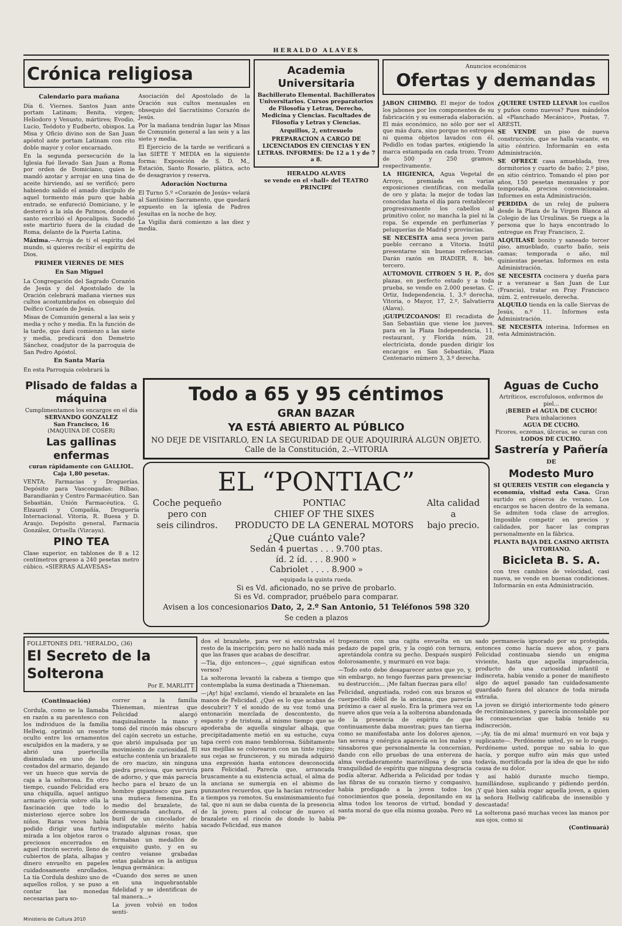HERALDO ALAVES
Crónica religiosa
Calendario para mañana
Día 6. Viernes. Santos Juan ante portam Latinam; Benita, virgen; Heliodoro y Venusto, mártires; Evodio, Lucio, Teódoto y Eudberto, obispos. La Misa y Oficio divino son de San Juan apóstol ante portam Latinam con rito doble mayor y color encarnado.
En la segunda persecución de la Iglesia fué llevado San Juan a Roma por orden de Domiciano, quien le mandó azotar y arrojar en una tina de aceite hirviendo, así se verificó; pero habiendo salido el amado discípulo de aquel tormento más puro que había entrado, se enfureció Domiciano, y le desterró a la isla de Patmos, donde el santo escribió el Apocalipsis. Sucedió este martirio fuera de la ciudad de Roma, delante de la Puerta Latina.
Máxima.—Arroja de tí el espíritu del mundo, si quieres recibir el espíritu de Dios.
PRIMER VIERNES DE MES
En San Miguel
La Congregación del Sagrado Corazón de Jesús y del Apostolado de la Oración celebrará mañana viernes sus cultos acostumbrados en obsequio del Deífico Corazón de Jesús.
Misas de Comunión general a las seis y media y ocho y media. En la función de la tarde, que dará comienzo a las siete y media, predicará don Demetrio Sánchez, coadjutor de la parroquia de San Pedro Apóstol.
En Santa María
En esta Parroquia celebrará la
Asociación del Apostolado de la Oración sus cultos mensuales en obsequio del Sacratísimo Corazón de Jesús.
Por la mañana tendrán lugar las Misas de Comunión general a las seis y a las siete y media.
El Ejercicio de la tarde se verificará a las SIETE Y MEDIA en la siguiente forma: Exposición de S. D. M., Estación, Santo Rosario, plática, acto de desagravios y reserva.
Adoración Nocturna
El Turno 5.º «Corazón de Jesús» velará al Santísimo Sacramento, que quedará expuesto en la iglesia de Padres Jesuítas en la noche de hoy.
La Vigilia dará comienzo a las diez y media.
Academia Universitaria
Bachillerato Elemental. Bachilleratos Universitarios. Cursos preparatorios de Filosofía y Letras, Derecho, Medicina y Ciencias. Facultades de Filosofía y Letras y Ciencias.
Arquillos, 2, entresuelo
PREPARACION A CARGO DE LICENCIADOS EN CIENCIAS Y EN LETRAS. INFORMES: De 12 a 1 y de 7 a 8.
HERALDO ALAVES
se vende en el «hall» del TEATRO PRINCIPE
Anuncios económicos
Ofertas y demandas
JABON CHIMBO. El mejor de todos los jabones por los componentes de su fabricación y su esmerada elaboración. El más económico, no sólo por ser el que más dura, sino porque no estropea ni quema objetos lavados con él. Pedidlo en todas partes, exigiendo la marca estampada en cada trozo. Trozo de 500 y 250 gramos, respectivamente.
LA HIGIENICA, Agua Vegetal de Arroyo, premiada en varias exposiciones científicas, con medalla de oro y plata; la mejor de todas las conocidas hasta el día para restablecer progresivamente los cabellos al primitivo color, no mancha la piel ni la ropa. Se expende en perfumerías y peluquerías de Madrid y provincias.
SE NECESITA ama seca joven para pueblo cercano a Vitoria. Inútil presentarse sin buenas referencias. Darán razón en IRADIER, 8, bis, tercero.
AUTOMOVIL CITROEN 5 H. P., dos plazas, en perfecto estado y a toda prueba, se vende en 2.000 pesetas. C. Ortiz, Independencia, 1, 3.º derecha, Vitoria, o Mayor, 17, 2.º, Salvatierra (Alava).
¡GUIPUZCOANOS! El recadista de San Sebastián que viene los jueves, para en la Plaza Independencia, 11, restaurant, y Florida núm. 28, electricista, donde pueden dirigir los encargos en San Sebastián, Plaza Centenario número 3, 3.º derecha.
¿QUIERE USTED LLEVAR los cuellos y puños como nuevos? Pues mándelos al «Planchado Mecánico», Postas, 7. ARESTI.
SE VENDE un piso de nueva construcción, que se halla vacante, en sitio céntrico. Informarán en esta Administración.
SE OFRECE casa amueblada, tres dormitorios y cuarto de baño; 2.º piso, en sitio céntrico. Tomando el piso por años, 150 pesetas mensuales y por temporada, precios convencionales. Informes en esta Administración.
PERDIDA de un reloj de pulsera desde la Plaza de la Virgen Blanca al Colegio de las Ursulinas. Se ruega a la persona que lo haya encontrado lo entregue en Fray Francisco, 2.
ALQUILASE bonito y saneado tercer piso, amueblado, cuarto baño, seis camas; temporada o año, mil quinientas pesetas. Informes en esta Administración.
SE NECESITA cocinera y dueña para ir a veranear a San Juan de Luz (Francia), tratar en Fray Francisco núm. 2, entresuelo, derecha.
ALQUILO tienda en la calle Siervas de Jesús, n.º 11. Informes esta Administración.
SE NECESITA interina. Informes en esta Administración.
Plisado de faldas a máquina
Cumplimentamos los encargos en el día
SERVANDO GONZALEZ
San Francisco, 16
(MAQUINA DE COSER)
Las gallinas enfermas
curan rápidamente con GALLIOL. Caja 1,80 pesetas.
VENTA: Farmacias y Droguerías. Depósito para Vascongadas: Bilbao, Barandiarán y Centro Farmacéutico. San Sebastián, Unión Farmacéutica. G. Elzaurdi y Compañía, Droguería Internacional. Vitoria, R. Buesa y D. Araujo. Depósito general, Farmacia González, Ortuella (Vizcaya).
PINO TEA
Clase superior, en tablones de 8 a 12 centímetros grueso a 240 pesetas metro cúbico. «SIERRAS ALAVESAS»
Todo a 65 y 95 céntimos
GRAN BAZAR
YA ESTÁ ABIERTO AL PÚBLICO
NO DEJE DE VISITARLO, EN LA SEGURIDAD DE QUE ADQUIRIRÁ ALGÚN OBJETO.
Calle de la Constitución, 2.--VITORIA
EL “PONTIAC”
Coche pequeño
pero con
seis cilindros.
PONTIAC
CHIEF OF THE SIXES
PRODUCTO DE LA GENERAL MOTORS
Alta calidad
a
bajo precio.
¿Que cuánto vale?
Sedán 4 puertas . . . 9.700 ptas.
íd. 2 íd. . . . 8.900 »
Cabriolet . . . . 8.900 »
equipada la quinta rueda.
Si es Vd. aficionado, no se prive de probarlo.
Si es Vd. comprador, pruébelo para comparar.
Avisen a los concesionarios Dato, 2, 2.º San Antonio, 51 Teléfonos 598 320
Se ceden a plazos
Aguas de Cucho
Artríticos, escrofulosos, enfermos de piel...
¡BEBED el AGUA DE CUCHO!
Para inhalaciones
AGUA DE CUCHO.
Picores, eczemas, úlceras, se curan con LODOS DE CUCHO.
Sastrería y Pañería
DE
Modesto Muro
SI QUEREIS VESTIR con elegancia y economía, visitad esta Casa. Gran surtido en géneros de verano. Los encargos se hacen dentro de la semana. Se admiten toda clase de arreglos. Imposible competir en precios y calidades, por hacer las compras personalmente en la fábrica.
PLANTA BAJA DEL CASINO ARTISTA VITORIANO.
Bicicleta B. S. A.
con tres cambios de velocidad, casi nueva, se vende en buenas condiciones. Informarán en esta Administración.
FOLLETONES DEL “HERALDO„ (36)
El Secreto de la Solterona
Por E. MARLITT
(Continuación)
Cordula, como se la llamaba en razón a su parentesco con los individuos de la familia Hellwig, oprimió un resorte oculto entre los ornamentos esculpidos en la madera, y se abrió una puertecilla disimulada en uno de los costados del armario, dejando ver un hueco que servía de caja a la solterona. En otro tiempo, cuando Felicidad era una chiquilla, aquel antiguo armario ejercía sobre ella la fascinación que todo lo misterioso ejerce sobre los niños. Raras veces había podido dirigir una furtiva mirada a los objetos raros o preciosos encerrados en aquel rincón secreto, lleno de cubiertos de plata, alhajas y dinero envuelto en papeles cuidadosamente enrollados. La tía Cordula deshizo uno de aquellos rollos, y se puso a contar las monedas necesarias para so-
correr a la familia Thieneman, mientras que Felicidad alargó maquinalmente la mano y tomó del rincón más obscuro del cajón secreto un estuche, que abrió impulsada por un movimiento de curiosidad. El estuche contenía un brazalete de oro macizo, sin ninguna piedra preciosa, que serviría de adorno, y que más parecía hecho para el brazo de un hombre gigantesco que para una muñeca femenina. En medio del brazalete, de desmesurada anchura, el buril de un cincelador de indisputable mérito había trazado algunas rosas, que formaban un medallón de exquisito gusto, y en su centro veíanse grabadas estas palabras en la antigua lengua germánica:
«Cuando dos seres se unen en una inquebrantable fidelidad y se identifican de tal manera...»
La joven volvió en todos senti-
dos el brazalete, para ver si encontraba el resto de la inscripción; pero no halló nada más que las frases que acabas de descifrar.
—Tía, dijo entonces—, ¿qué significan estos versos?
La solterona levantó la cabeza a tiempo que contemplaba la suma destinada a Thieneman.
—¡Ay! hija! exclamó, viendo el brazalete en las manos de Felicidad. ¿Qué es lo que acabas de descubrir? Y el sonido de su voz tomó una entonación mezclada de descontento, de espanto y de tristeza, al mismo tiempo que se apoderaba de aquella singular alhaja, que precipitadamente metió en su estuche, cuya tapa cerró con mano temblorosa. Súbitamente sus mejillas se colorearon con un tinte rojizo; sus cejas se fruncieron, y su mirada adquirió una expresión hasta entonces desconocida para Felicidad. Parecía que, arrancada bruscamente a su existencia actual, el alma de la anciana se sumergía en el abismo de punzantes recuerdos, que la hacían retroceder a tiempos ya remotos. Su ensimismamiento fué tal, que ni aun se daba cuenta de la presencia de la joven; pues al colocar de nuevo el brazalete en el rincón de donde lo había sacado Felicidad, sus manos
tropezaron con una cajita envuelta en un pedazo de papel gris, y la cogió con ternura, apretándola contra su pecho. Después suspiró dolorosamente, y murmuró en voz baja:
—Todo esto debe desaparecer antes que yo, y, sin embargo, no tengo fuerzas para presenciar su destrucción... ¡Me faltan fuerzas para ello!
Felicidad, angustiada, rodeó con sus brazos el cuerpecillo débil de la anciana, que parecía próximo a caer al suelo. Era la primera vez en nueve años que veía a la solterona abandonada de la presencia de espíritu de que continuamente daba muestras; pues tan tierna como se manifestaba ante los dolores ajenos, tan serena y enérgica aparecía en los males y sinsabores que personalmente la concernían, dando con ello pruebas de una entereza de alma verdaderamente maravillosa y de una tranquilidad de espíritu que ninguna desgracia podía alterar. Adherida a Felicidad por todas las fibras de su corazón tierno y compasivo, había prodigado a la joven todos los conocimientos que poseía, depositando en su alma todos los tesoros de virtud, bondad y santa moral de que ella misma gozaba. Pero su pa-
sado permanecía ignorado por su protegida, entonces como hacía nueve años, y para Felicidad continuaba siendo un enigma viviente, hasta que aquella imprudencia, producto de una curiosidad infantil e indiscreta, había venido a poner de manifiesto algo de aquel pasado tan cuidadosamente guardado fuera del alcance de toda mirada extraña.
La joven se dirigió interiormente todo género de recriminaciones, y parecía inconsolable por las consecuencias que había tenido su indiscreción.
—¡Ay, tía de mi alma! murmuró en voz baja y suplicante—. Perdóneme usted, yo se lo ruego. Perdóneme usted, porque no sabía lo que hacía, y porque sufro aún más que usted todavía, mortificada por la idea de que he sido causa de su dolor.
Y así habló durante mucho tiempo, humillándose, suplicando y pidiendo perdón. ¡Y qué bien sabía rogar aquella joven, a quien la señora Hellwig calificaba de insensible y descastada!
La solterona pasó muchas veces las manos por sus ojos, como si
(Continuará)
Ministerio de Cultura 2010